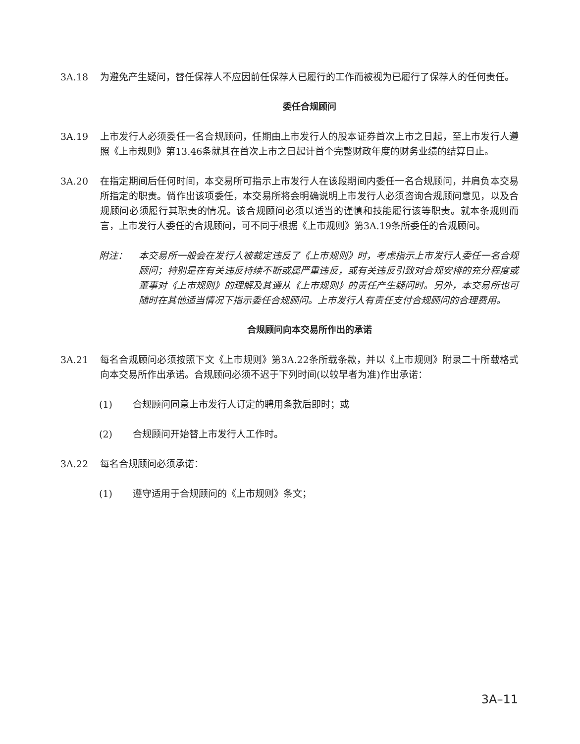3A.18 为避免产生疑问，替任保荐人不应因前任保荐人已履行的工作而被视为已履行了保荐人的任何责任。
委任合规顾问
3A.19 上市发行人必须委任一名合规顾问，任期由上市发行人的股本证券首次上市之日起，至上市发行人遵照《上市规则》第13.46条就其在首次上市之日起计首个完整财政年度的财务业绩的结算日止。
3A.20 在指定期间后任何时间，本交易所可指示上市发行人在该段期间内委任一名合规顾问，并肩负本交易所指定的职责。倘作出该项委任，本交易所将会明确说明上市发行人必须咨询合规顾问意见，以及合规顾问必须履行其职责的情况。该合规顾问必须以适当的谨慎和技能履行该等职责。就本条规则而言，上市发行人委任的合规顾问，可不同于根据《上市规则》第3A.19条所委任的合规顾问。
附注： 本交易所一般会在发行人被裁定违反了《上市规则》时，考虑指示上市发行人委任一名合规顾问；特别是在有关违反持续不断或属严重违反，或有关违反引致对合规安排的充分程度或董事对《上市规则》的理解及其遵从《上市规则》的责任产生疑问时。另外，本交易所也可随时在其他适当情况下指示委任合规顾问。上市发行人有责任支付合规顾问的合理费用。
合规顾问向本交易所作出的承诺
3A.21 每名合规顾问必须按照下文《上市规则》第3A.22条所载条款，并以《上市规则》附录二十所载格式向本交易所作出承诺。合规顾问必须不迟于下列时间(以较早者为准)作出承诺：
(1) 合规顾问同意上市发行人订定的聘用条款后即时；或
(2) 合规顾问开始替上市发行人工作时。
3A.22 每名合规顾问必须承诺：
(1) 遵守适用于合规顾问的《上市规则》条文；
3A–11